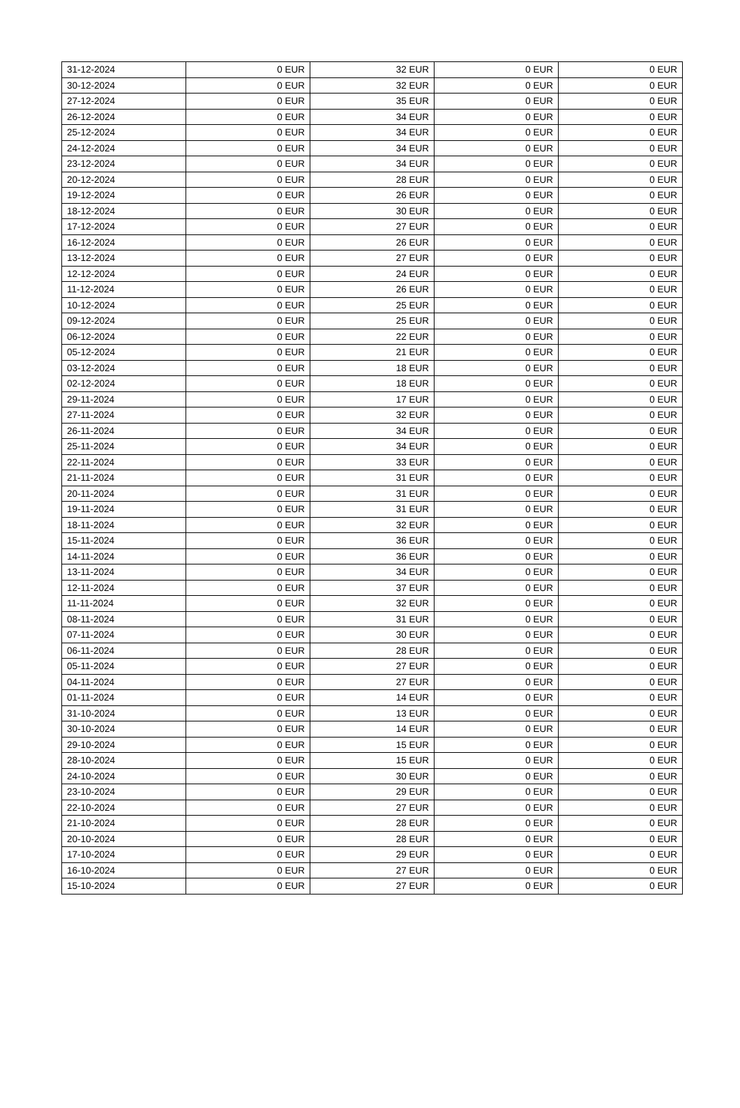| 31-12-2024 | 0 EUR | 32 EUR | 0 EUR | 0 EUR |
| 30-12-2024 | 0 EUR | 32 EUR | 0 EUR | 0 EUR |
| 27-12-2024 | 0 EUR | 35 EUR | 0 EUR | 0 EUR |
| 26-12-2024 | 0 EUR | 34 EUR | 0 EUR | 0 EUR |
| 25-12-2024 | 0 EUR | 34 EUR | 0 EUR | 0 EUR |
| 24-12-2024 | 0 EUR | 34 EUR | 0 EUR | 0 EUR |
| 23-12-2024 | 0 EUR | 34 EUR | 0 EUR | 0 EUR |
| 20-12-2024 | 0 EUR | 28 EUR | 0 EUR | 0 EUR |
| 19-12-2024 | 0 EUR | 26 EUR | 0 EUR | 0 EUR |
| 18-12-2024 | 0 EUR | 30 EUR | 0 EUR | 0 EUR |
| 17-12-2024 | 0 EUR | 27 EUR | 0 EUR | 0 EUR |
| 16-12-2024 | 0 EUR | 26 EUR | 0 EUR | 0 EUR |
| 13-12-2024 | 0 EUR | 27 EUR | 0 EUR | 0 EUR |
| 12-12-2024 | 0 EUR | 24 EUR | 0 EUR | 0 EUR |
| 11-12-2024 | 0 EUR | 26 EUR | 0 EUR | 0 EUR |
| 10-12-2024 | 0 EUR | 25 EUR | 0 EUR | 0 EUR |
| 09-12-2024 | 0 EUR | 25 EUR | 0 EUR | 0 EUR |
| 06-12-2024 | 0 EUR | 22 EUR | 0 EUR | 0 EUR |
| 05-12-2024 | 0 EUR | 21 EUR | 0 EUR | 0 EUR |
| 03-12-2024 | 0 EUR | 18 EUR | 0 EUR | 0 EUR |
| 02-12-2024 | 0 EUR | 18 EUR | 0 EUR | 0 EUR |
| 29-11-2024 | 0 EUR | 17 EUR | 0 EUR | 0 EUR |
| 27-11-2024 | 0 EUR | 32 EUR | 0 EUR | 0 EUR |
| 26-11-2024 | 0 EUR | 34 EUR | 0 EUR | 0 EUR |
| 25-11-2024 | 0 EUR | 34 EUR | 0 EUR | 0 EUR |
| 22-11-2024 | 0 EUR | 33 EUR | 0 EUR | 0 EUR |
| 21-11-2024 | 0 EUR | 31 EUR | 0 EUR | 0 EUR |
| 20-11-2024 | 0 EUR | 31 EUR | 0 EUR | 0 EUR |
| 19-11-2024 | 0 EUR | 31 EUR | 0 EUR | 0 EUR |
| 18-11-2024 | 0 EUR | 32 EUR | 0 EUR | 0 EUR |
| 15-11-2024 | 0 EUR | 36 EUR | 0 EUR | 0 EUR |
| 14-11-2024 | 0 EUR | 36 EUR | 0 EUR | 0 EUR |
| 13-11-2024 | 0 EUR | 34 EUR | 0 EUR | 0 EUR |
| 12-11-2024 | 0 EUR | 37 EUR | 0 EUR | 0 EUR |
| 11-11-2024 | 0 EUR | 32 EUR | 0 EUR | 0 EUR |
| 08-11-2024 | 0 EUR | 31 EUR | 0 EUR | 0 EUR |
| 07-11-2024 | 0 EUR | 30 EUR | 0 EUR | 0 EUR |
| 06-11-2024 | 0 EUR | 28 EUR | 0 EUR | 0 EUR |
| 05-11-2024 | 0 EUR | 27 EUR | 0 EUR | 0 EUR |
| 04-11-2024 | 0 EUR | 27 EUR | 0 EUR | 0 EUR |
| 01-11-2024 | 0 EUR | 14 EUR | 0 EUR | 0 EUR |
| 31-10-2024 | 0 EUR | 13 EUR | 0 EUR | 0 EUR |
| 30-10-2024 | 0 EUR | 14 EUR | 0 EUR | 0 EUR |
| 29-10-2024 | 0 EUR | 15 EUR | 0 EUR | 0 EUR |
| 28-10-2024 | 0 EUR | 15 EUR | 0 EUR | 0 EUR |
| 24-10-2024 | 0 EUR | 30 EUR | 0 EUR | 0 EUR |
| 23-10-2024 | 0 EUR | 29 EUR | 0 EUR | 0 EUR |
| 22-10-2024 | 0 EUR | 27 EUR | 0 EUR | 0 EUR |
| 21-10-2024 | 0 EUR | 28 EUR | 0 EUR | 0 EUR |
| 20-10-2024 | 0 EUR | 28 EUR | 0 EUR | 0 EUR |
| 17-10-2024 | 0 EUR | 29 EUR | 0 EUR | 0 EUR |
| 16-10-2024 | 0 EUR | 27 EUR | 0 EUR | 0 EUR |
| 15-10-2024 | 0 EUR | 27 EUR | 0 EUR | 0 EUR |